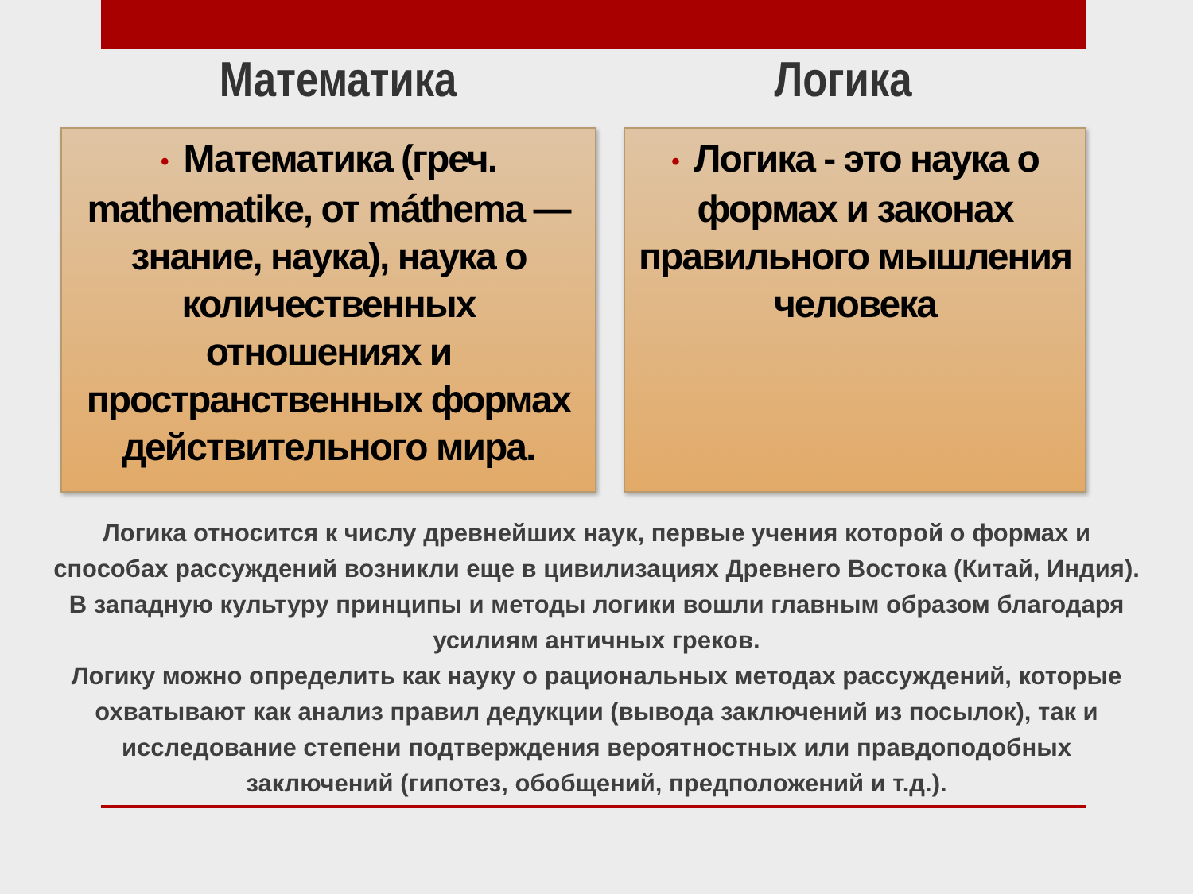Математика Логика
• Математика (греч. mathematike, от máthema — знание, наука), наука о количественных отношениях и пространственных формах действительного мира.
• Логика - это наука о формах и законах правильного мышления человека
Логика относится к числу древнейших наук, первые учения которой о формах и способах рассуждений возникли еще в цивилизациях Древнего Востока (Китай, Индия). В западную культуру принципы и методы логики вошли главным образом благодаря усилиям античных греков.
Логику можно определить как науку о рациональных методах рассуждений, которые охватывают как анализ правил дедукции (вывода заключений из посылок), так и исследование степени подтверждения вероятностных или правдоподобных заключений (гипотез, обобщений, предположений и т.д.).